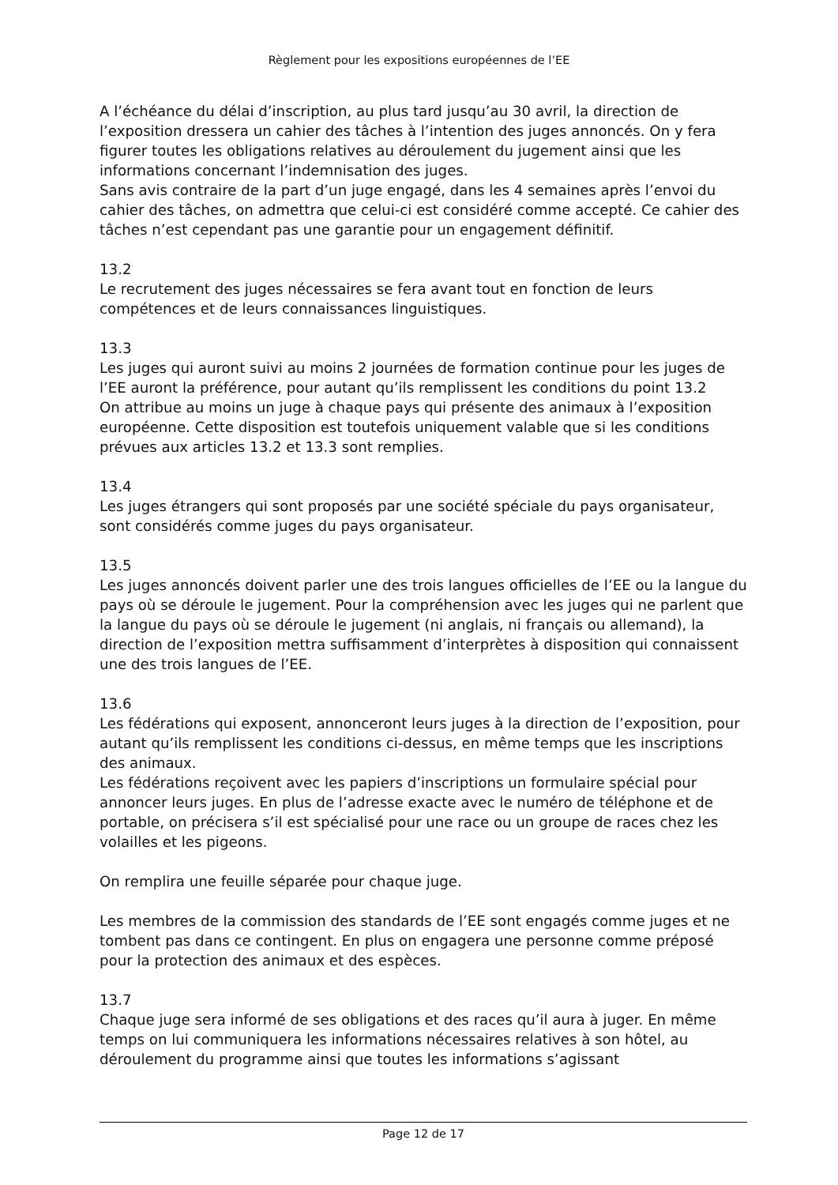Règlement pour les expositions européennes de l’EE
A l’échéance du délai d’inscription, au plus tard jusqu’au 30 avril, la direction de l’exposition dressera un cahier des tâches à l’intention des juges annoncés. On y fera figurer toutes les obligations relatives au déroulement du jugement ainsi que les informations concernant l’indemnisation des juges.
Sans avis contraire de la part d’un juge engagé, dans les 4 semaines après l’envoi du cahier des tâches, on admettra que celui-ci est considéré comme accepté. Ce cahier des tâches n’est cependant pas une garantie pour un engagement définitif.
13.2
Le recrutement des juges nécessaires se fera avant tout en fonction de leurs compétences et de leurs connaissances linguistiques.
13.3
Les juges qui auront suivi au moins 2 journées de formation continue pour les juges de l’EE auront la préférence, pour autant qu’ils remplissent les conditions du point 13.2
On attribue au moins un juge à chaque pays qui présente des animaux à l’exposition européenne. Cette disposition est toutefois uniquement valable que si les conditions prévues aux articles 13.2 et 13.3 sont remplies.
13.4
Les juges étrangers qui sont proposés par une société spéciale du pays organisateur, sont considérés comme juges du pays organisateur.
13.5
Les juges annoncés doivent parler une des trois langues officielles de l’EE ou la langue du pays où se déroule le jugement. Pour la compréhension avec les juges qui ne parlent que la langue du pays où se déroule le jugement (ni anglais, ni français ou allemand), la direction de l’exposition mettra suffisamment d’interprètes à disposition qui connaissent une des trois langues de l’EE.
13.6
Les fédérations qui exposent, annonceront leurs juges à la direction de l’exposition, pour autant qu’ils remplissent les conditions ci-dessus, en même temps que les inscriptions des animaux.
Les fédérations reçoivent avec les papiers d’inscriptions un formulaire spécial pour annoncer leurs juges. En plus de l’adresse exacte avec le numéro de téléphone et de portable, on précisera s’il est spécialisé pour une race ou un groupe de races chez les volailles et les pigeons.
On remplira une feuille séparée pour chaque juge.
Les membres de la commission des standards de l’EE sont engagés comme juges et ne tombent pas dans ce contingent. En plus on engagera une personne comme préposé pour la protection des animaux et des espèces.
13.7
Chaque juge sera informé de ses obligations et des races qu’il aura à juger. En même temps on lui communiquera les informations nécessaires relatives à son hôtel, au déroulement du programme ainsi que toutes les informations s’agissant
Page 12 de 17